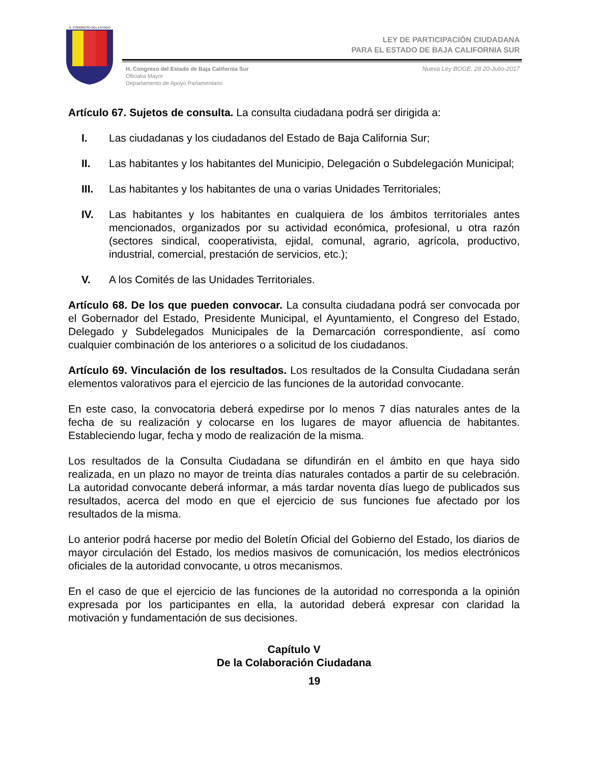H. CONGRESO DEL ESTADO
LEY DE PARTICIPACIÓN CIUDADANA
PARA EL ESTADO DE BAJA CALIFORNIA SUR
H. Congreso del Estado de Baja California Sur
Oficialía Mayor
Departamento de Apoyo Parlamentario
Nueva Ley BOGE. 28 20-Julio-2017
Artículo 67. Sujetos de consulta. La consulta ciudadana podrá ser dirigida a:
I. Las ciudadanas y los ciudadanos del Estado de Baja California Sur;
II. Las habitantes y los habitantes del Municipio, Delegación o Subdelegación Municipal;
III. Las habitantes y los habitantes de una o varias Unidades Territoriales;
IV. Las habitantes y los habitantes en cualquiera de los ámbitos territoriales antes mencionados, organizados por su actividad económica, profesional, u otra razón (sectores sindical, cooperativista, ejidal, comunal, agrario, agrícola, productivo, industrial, comercial, prestación de servicios, etc.);
V. A los Comités de las Unidades Territoriales.
Artículo 68. De los que pueden convocar. La consulta ciudadana podrá ser convocada por el Gobernador del Estado, Presidente Municipal, el Ayuntamiento, el Congreso del Estado, Delegado y Subdelegados Municipales de la Demarcación correspondiente, así como cualquier combinación de los anteriores o a solicitud de los ciudadanos.
Artículo 69. Vinculación de los resultados. Los resultados de la Consulta Ciudadana serán elementos valorativos para el ejercicio de las funciones de la autoridad convocante.
En este caso, la convocatoria deberá expedirse por lo menos 7 días naturales antes de la fecha de su realización y colocarse en los lugares de mayor afluencia de habitantes. Estableciendo lugar, fecha y modo de realización de la misma.
Los resultados de la Consulta Ciudadana se difundirán en el ámbito en que haya sido realizada, en un plazo no mayor de treinta días naturales contados a partir de su celebración. La autoridad convocante deberá informar, a más tardar noventa días luego de publicados sus resultados, acerca del modo en que el ejercicio de sus funciones fue afectado por los resultados de la misma.
Lo anterior podrá hacerse por medio del Boletín Oficial del Gobierno del Estado, los diarios de mayor circulación del Estado, los medios masivos de comunicación, los medios electrónicos oficiales de la autoridad convocante, u otros mecanismos.
En el caso de que el ejercicio de las funciones de la autoridad no corresponda a la opinión expresada por los participantes en ella, la autoridad deberá expresar con claridad la motivación y fundamentación de sus decisiones.
Capítulo V
De la Colaboración Ciudadana
19